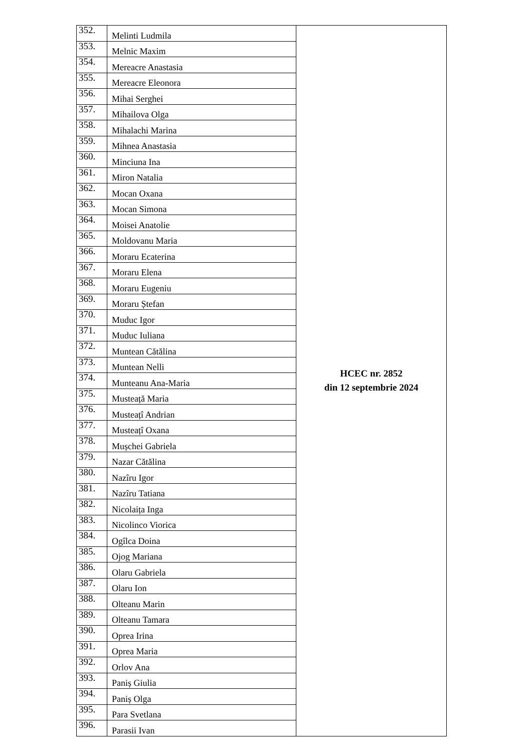| 352. | Melinti Ludmila | HCEC nr. 2852 din 12 septembrie 2024 |
| 353. | Melnic Maxim | |
| 354. | Mereacre Anastasia | |
| 355. | Mereacre Eleonora | |
| 356. | Mihai Serghei | |
| 357. | Mihailova Olga | |
| 358. | Mihalachi Marina | |
| 359. | Mihnea Anastasia | |
| 360. | Minciuna Ina | |
| 361. | Miron Natalia | |
| 362. | Mocan Oxana | |
| 363. | Mocan Simona | |
| 364. | Moisei Anatolie | |
| 365. | Moldovanu Maria | |
| 366. | Moraru Ecaterina | |
| 367. | Moraru Elena | |
| 368. | Moraru Eugeniu | |
| 369. | Moraru Ștefan | |
| 370. | Muduc Igor | |
| 371. | Muduc Iuliana | |
| 372. | Muntean Cătălina | |
| 373. | Muntean Nelli | |
| 374. | Munteanu Ana-Maria | |
| 375. | Musteață Maria | |
| 376. | Musteațî Andrian | |
| 377. | Musteațî Oxana | |
| 378. | Mușchei Gabriela | |
| 379. | Nazar Cătălina | |
| 380. | Nazîru Igor | |
| 381. | Nazîru Tatiana | |
| 382. | Nicolaița Inga | |
| 383. | Nicolinco Viorica | |
| 384. | Ogîlca Doina | |
| 385. | Ojog Mariana | |
| 386. | Olaru Gabriela | |
| 387. | Olaru Ion | |
| 388. | Olteanu Marin | |
| 389. | Olteanu Tamara | |
| 390. | Oprea Irina | |
| 391. | Oprea Maria | |
| 392. | Orlov Ana | |
| 393. | Paniș Giulia | |
| 394. | Paniș Olga | |
| 395. | Para Svetlana | |
| 396. | Parasii Ivan | |